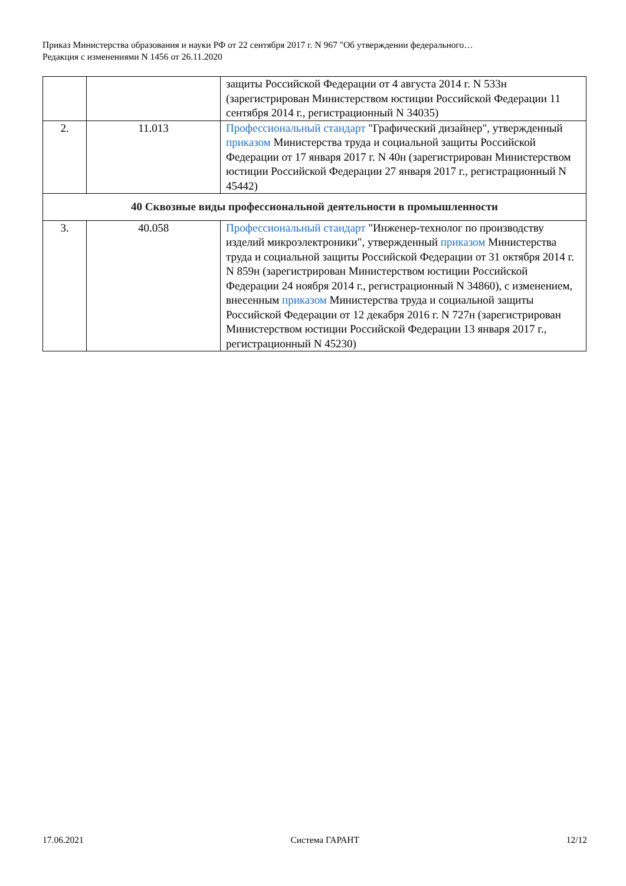Приказ Министерства образования и науки РФ от 22 сентября 2017 г. N 967 "Об утверждении федерального…
Редакция с изменениями N 1456 от 26.11.2020
| | | защиты Российской Федерации от 4 августа 2014 г. N 533н (зарегистрирован Министерством юстиции Российской Федерации 11 сентября 2014 г., регистрационный N 34035) |
| 2. | 11.013 | Профессиональный стандарт "Графический дизайнер", утвержденный приказом Министерства труда и социальной защиты Российской Федерации от 17 января 2017 г. N 40н (зарегистрирован Министерством юстиции Российской Федерации 27 января 2017 г., регистрационный N 45442) |
| 40 Сквозные виды профессиональной деятельности в промышленности | | |
| 3. | 40.058 | Профессиональный стандарт "Инженер-технолог по производству изделий микроэлектроники", утвержденный приказом Министерства труда и социальной защиты Российской Федерации от 31 октября 2014 г. N 859н (зарегистрирован Министерством юстиции Российской Федерации 24 ноября 2014 г., регистрационный N 34860), с изменением, внесенным приказом Министерства труда и социальной защиты Российской Федерации от 12 декабря 2016 г. N 727н (зарегистрирован Министерством юстиции Российской Федерации 13 января 2017 г., регистрационный N 45230) |
17.06.2021 Система ГАРАНТ 12/12